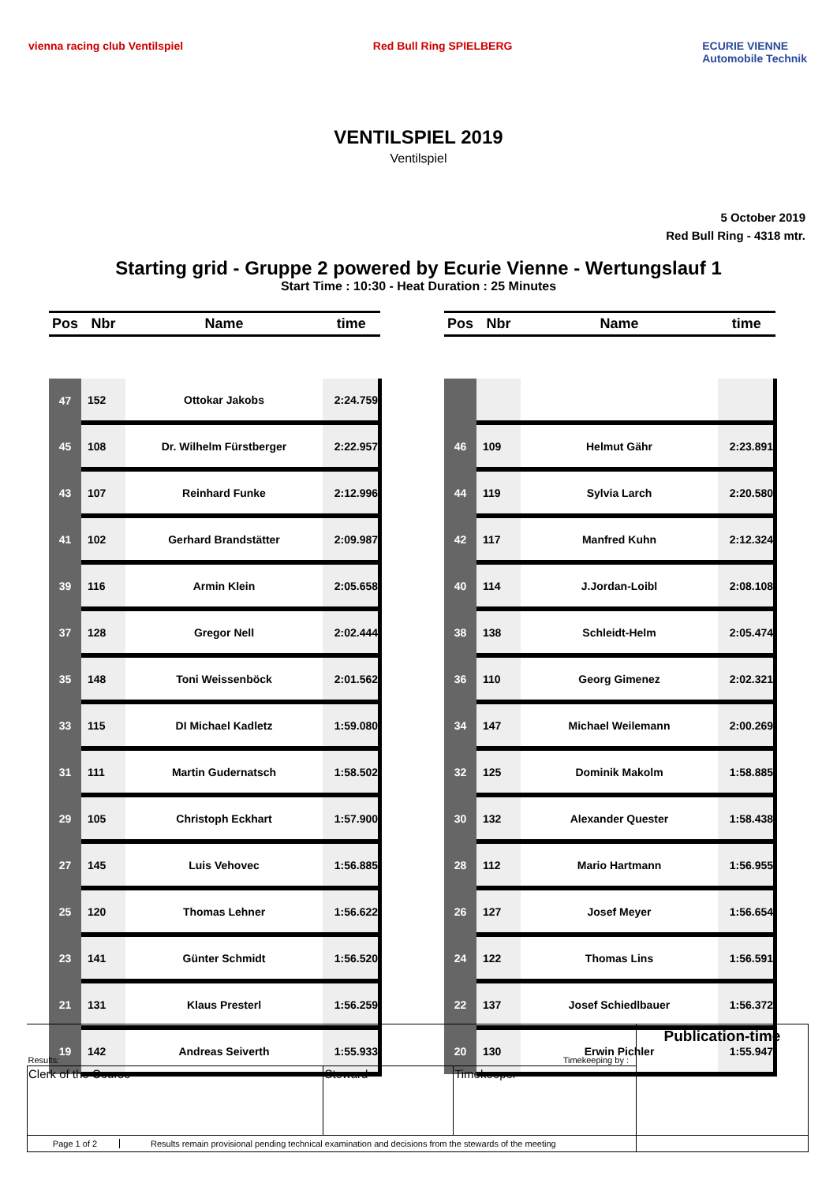vienna racing club Ventilspiel Red Bull Ring SPIELBERG ECURIE VIENNE
Automobile Technik
VENTILSPIEL 2019
Ventilspiel
5 October 2019
Red Bull Ring - 4318 mtr.
Starting grid - Gruppe 2 powered by Ecurie Vienne - Wertungslauf 1
Start Time : 10:30 - Heat Duration : 25 Minutes
| Pos | Nbr | Name | time |
| --- | --- | --- | --- |
| 47 | 152 | Ottokar Jakobs | 2:24.759 |
| 45 | 108 | Dr. Wilhelm Fürstberger | 2:22.957 |
| 43 | 107 | Reinhard Funke | 2:12.996 |
| 41 | 102 | Gerhard Brandstätter | 2:09.987 |
| 39 | 116 | Armin Klein | 2:05.658 |
| 37 | 128 | Gregor Nell | 2:02.444 |
| 35 | 148 | Toni Weissenböck | 2:01.562 |
| 33 | 115 | DI Michael Kadletz | 1:59.080 |
| 31 | 111 | Martin Gudernatsch | 1:58.502 |
| 29 | 105 | Christoph Eckhart | 1:57.900 |
| 27 | 145 | Luis Vehovec | 1:56.885 |
| 25 | 120 | Thomas Lehner | 1:56.622 |
| 23 | 141 | Günter Schmidt | 1:56.520 |
| 21 | 131 | Klaus Presterl | 1:56.259 |
| 19 | 142 | Andreas Seiverth | 1:55.933 |
| Pos | Nbr | Name | time |
| --- | --- | --- | --- |
| 46 | 109 | Helmut Gähr | 2:23.891 |
| 44 | 119 | Sylvia Larch | 2:20.580 |
| 42 | 117 | Manfred Kuhn | 2:12.324 |
| 40 | 114 | J.Jordan-Loibl | 2:08.108 |
| 38 | 138 | Schleidt-Helm | 2:05.474 |
| 36 | 110 | Georg Gimenez | 2:02.321 |
| 34 | 147 | Michael Weilemann | 2:00.269 |
| 32 | 125 | Dominik Makolm | 1:58.885 |
| 30 | 132 | Alexander Quester | 1:58.438 |
| 28 | 112 | Mario Hartmann | 1:56.955 |
| 26 | 127 | Josef Meyer | 1:56.654 |
| 24 | 122 | Thomas Lins | 1:56.591 |
| 22 | 137 | Josef Schiedlbauer | 1:56.372 |
| 20 | 130 | Erwin Pichler | 1:55.947 |
| Results: Timekeeping by : | | | Publication-time |
| Clerk of the Course | Steward | Timekeeper | |
| Page 1 of 2 Results remain provisional pending technical examination and decisions from the stewards of the meeting | | | |